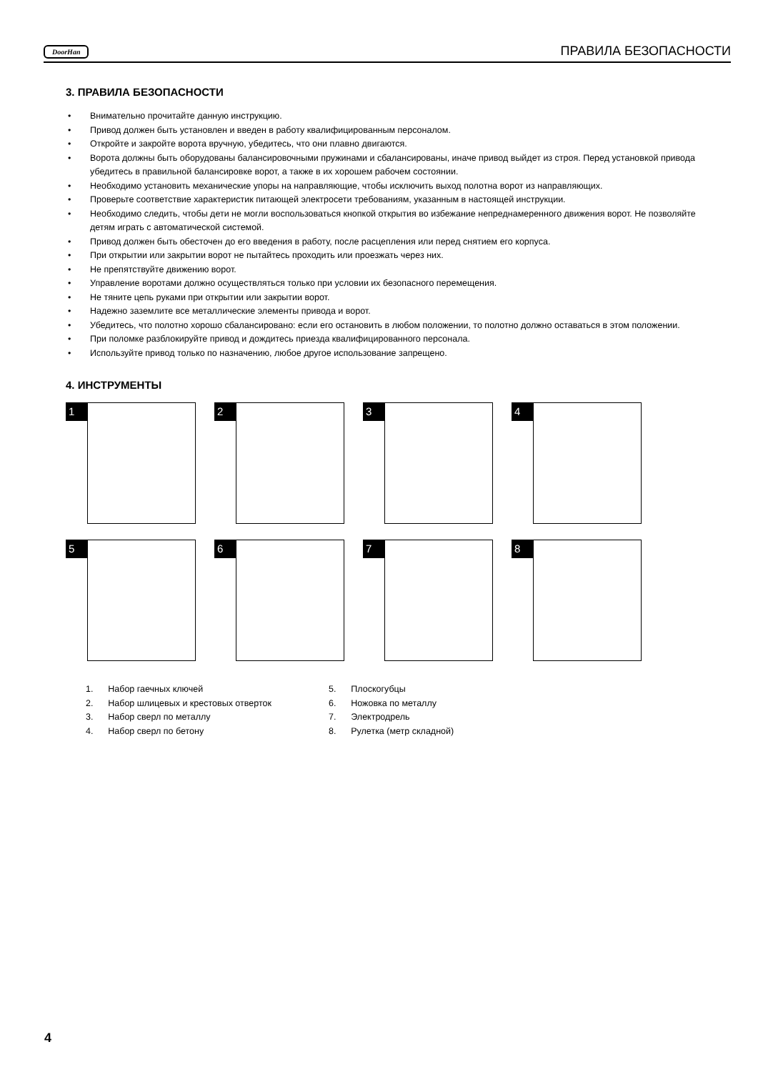DoorHan ПРАВИЛА БЕЗОПАСНОСТИ
3. ПРАВИЛА БЕЗОПАСНОСТИ
• Внимательно прочитайте данную инструкцию.
• Привод должен быть установлен и введен в работу квалифицированным персоналом.
• Откройте и закройте ворота вручную, убедитесь, что они плавно двигаются.
• Ворота должны быть оборудованы балансировочными пружинами и сбалансированы, иначе привод выйдет из строя. Перед установкой привода убедитесь в правильной балансировке ворот, а также в их хорошем рабочем состоянии.
• Необходимо установить механические упоры на направляющие, чтобы исключить выход полотна ворот из направляющих.
• Проверьте соответствие характеристик питающей электросети требованиям, указанным в настоящей инструкции.
• Необходимо следить, чтобы дети не могли воспользоваться кнопкой открытия во избежание непреднамеренного движения ворот. Не позволяйте детям играть с автоматической системой.
• Привод должен быть обесточен до его введения в работу, после расцепления или перед снятием его корпуса.
• При открытии или закрытии ворот не пытайтесь проходить или проезжать через них.
• Не препятствуйте движению ворот.
• Управление воротами должно осуществляться только при условии их безопасного перемещения.
• Не тяните цепь руками при открытии или закрытии ворот.
• Надежно заземлите все металлические элементы привода и ворот.
• Убедитесь, что полотно хорошо сбалансировано: если его остановить в любом положении, то полотно должно оставаться в этом положении.
• При поломке разблокируйте привод и дождитесь приезда квалифицированного персонала.
• Используйте привод только по назначению, любое другое использование запрещено.
4. ИНСТРУМЕНТЫ
1
2
3
4
5
6
7
8
1. Набор гаечных ключей
2. Набор шлицевых и крестовых отверток
3. Набор сверл по металлу
4. Набор сверл по бетону
5. Плоскогубцы
6. Ножовка по металлу
7. Электродрель
8. Рулетка (метр складной)
4